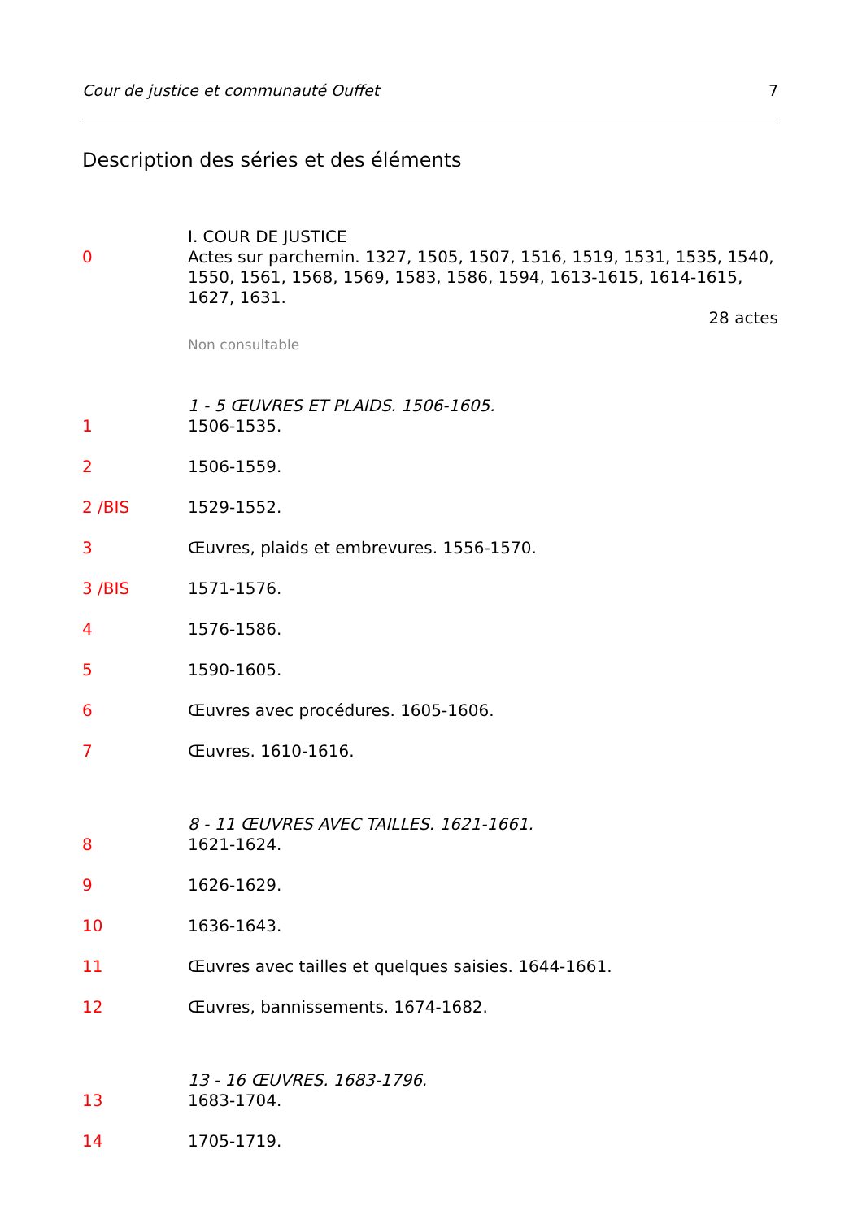Cour de justice et communauté Ouffet 7
Description des séries et des éléments
I. COUR DE JUSTICE
0 Actes sur parchemin. 1327, 1505, 1507, 1516, 1519, 1531, 1535, 1540, 1550, 1561, 1568, 1569, 1583, 1586, 1594, 1613-1615, 1614-1615, 1627, 1631.
28 actes
Non consultable
1 - 5 ŒUVRES ET PLAIDS. 1506-1605.
1 1506-1535.
2 1506-1559.
2 /BIS 1529-1552.
3 Œuvres, plaids et embrevures. 1556-1570.
3 /BIS 1571-1576.
4 1576-1586.
5 1590-1605.
6 Œuvres avec procédures. 1605-1606.
7 Œuvres. 1610-1616.
8 - 11 ŒUVRES AVEC TAILLES. 1621-1661.
8 1621-1624.
9 1626-1629.
10 1636-1643.
11 Œuvres avec tailles et quelques saisies. 1644-1661.
12 Œuvres, bannissements. 1674-1682.
13 - 16 ŒUVRES. 1683-1796.
13 1683-1704.
14 1705-1719.